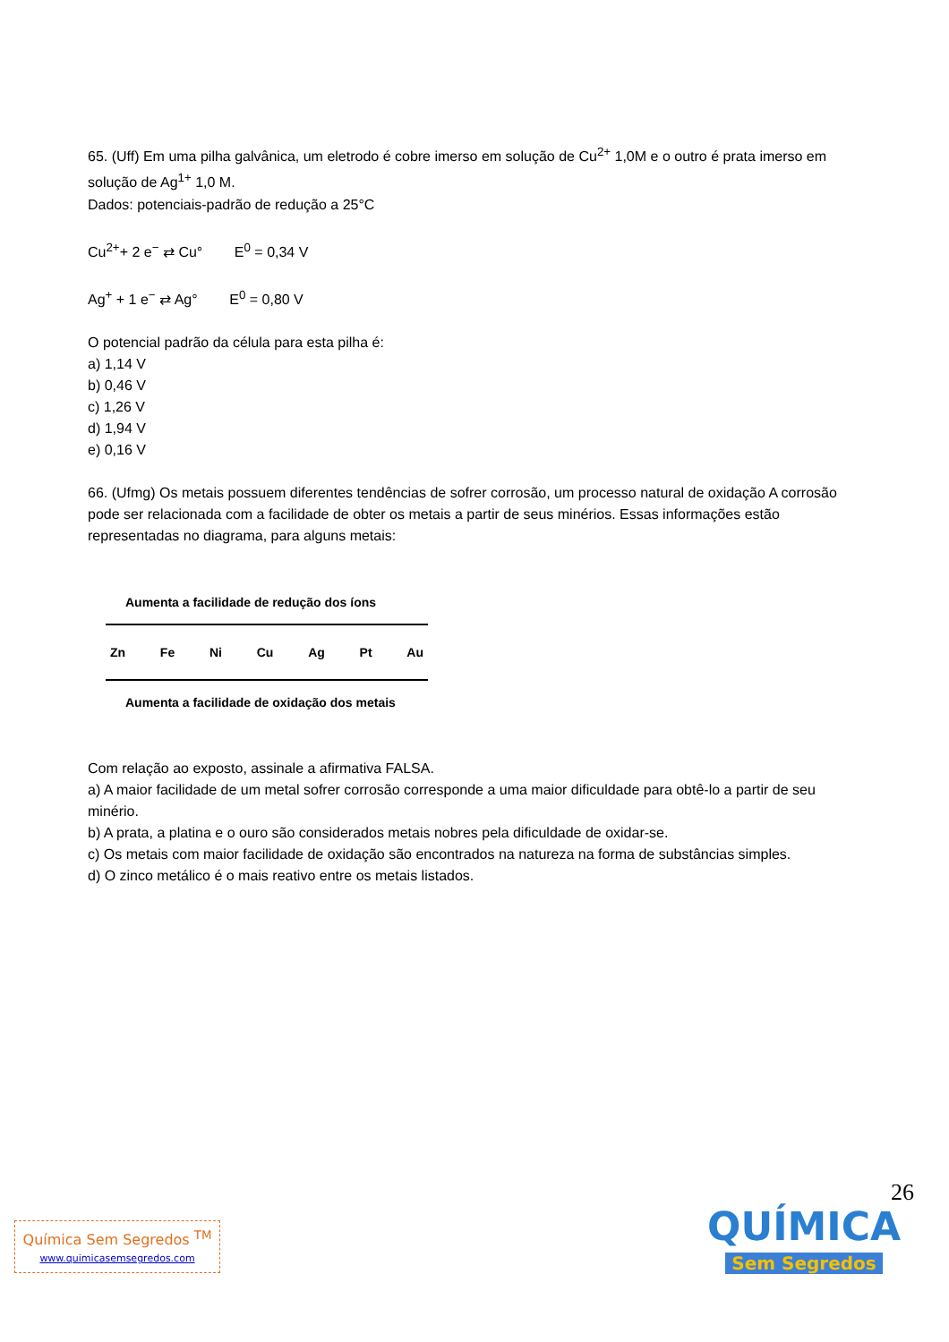65. (Uff) Em uma pilha galvânica, um eletrodo é cobre imerso em solução de Cu<sup>2+</sup> 1,0M e o outro é prata imerso em solução de Ag<sup>1+</sup> 1,0 M.
Dados: potenciais-padrão de redução a 25°C
Cu<sup>2+</sup>+ 2 e<sup>−</sup> ⇄ Cu° E<sup>0</sup> = 0,34 V
Ag<sup>+</sup> + 1 e<sup>−</sup> ⇄ Ag° E<sup>0</sup> = 0,80 V
O potencial padrão da célula para esta pilha é:
a) 1,14 V
b) 0,46 V
c) 1,26 V
d) 1,94 V
e) 0,16 V
66. (Ufmg) Os metais possuem diferentes tendências de sofrer corrosão, um processo natural de oxidação A corrosão pode ser relacionada com a facilidade de obter os metais a partir de seus minérios. Essas informações estão representadas no diagrama, para alguns metais:
Aumenta a facilidade de redução dos íons
Zn Fe Ni Cu Ag Pt Au
Aumenta a facilidade de oxidação dos metais
Com relação ao exposto, assinale a afirmativa FALSA.
a) A maior facilidade de um metal sofrer corrosão corresponde a uma maior dificuldade para obtê-lo a partir de seu minério.
b) A prata, a platina e o ouro são considerados metais nobres pela dificuldade de oxidar-se.
c) Os metais com maior facilidade de oxidação são encontrados na natureza na forma de substâncias simples.
d) O zinco metálico é o mais reativo entre os metais listados.
26
Química Sem Segredos <sup>TM</sup>
www.quimicasemsegredos.com
QUÍMICA
Sem Segredos